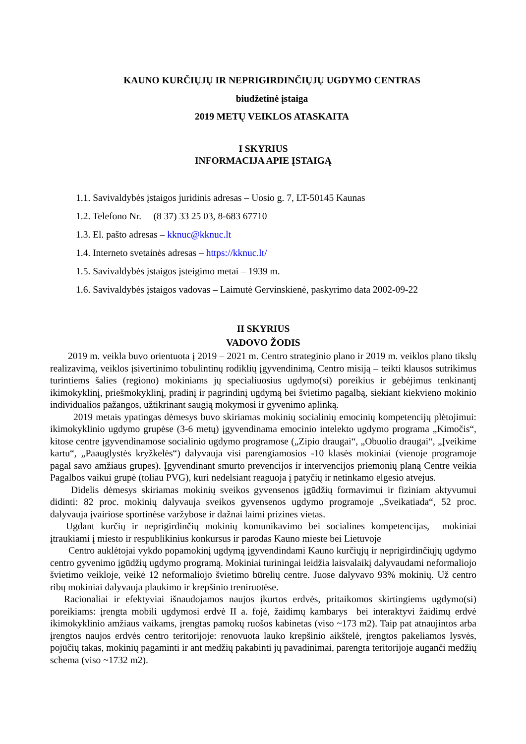KAUNO KURČIŲJŲ IR NEPRIGIRDINČIŲJŲ UGDYMO CENTRAS
biudžetinė įstaiga
2019 METŲ VEIKLOS ATASKAITA
I SKYRIUS
INFORMACIJA APIE ĮSTAIGĄ
1.1. Savivaldybės įstaigos juridinis adresas – Uosio g. 7, LT-50145 Kaunas
1.2. Telefono Nr. – (8 37) 33 25 03, 8-683 67710
1.3. El. pašto adresas – kknuc@kknuc.lt
1.4. Interneto svetainės adresas – https://kknuc.lt/
1.5. Savivaldybės įstaigos įsteigimo metai – 1939 m.
1.6. Savivaldybės įstaigos vadovas – Laimutė Gervinskienė, paskyrimo data 2002-09-22
II SKYRIUS
VADOVO ŽODIS
2019 m. veikla buvo orientuota į 2019 – 2021 m. Centro strateginio plano ir 2019 m. veiklos plano tikslų realizavimą, veiklos įsivertinimo tobulintinų rodiklių įgyvendinimą, Centro misiją – teikti klausos sutrikimus turintiems šalies (regiono) mokiniams jų specialiuosius ugdymo(si) poreikius ir gebėjimus tenkinantį ikimokyklinį, priešmokyklinį, pradinį ir pagrindinį ugdymą bei švietimo pagalbą, siekiant kiekvieno mokinio individualios pažangos, užtikrinant saugią mokymosi ir gyvenimo aplinką.
2019 metais ypatingas dėmesys buvo skiriamas mokinių socialinių emocinių kompetencijų plėtojimui: ikimokyklinio ugdymo grupėse (3-6 metų) įgyvendinama emocinio intelekto ugdymo programa „Kimočis“, kitose centre įgyvendinamose socialinio ugdymo programose („Zipio draugai“, „Obuolio draugai“, „Įveikime kartu“, „Paauglystės kryžkelės“) dalyvauja visi parengiamosios -10 klasės mokiniai (vienoje programoje pagal savo amžiaus grupes). Įgyvendinant smurto prevencijos ir intervencijos priemonių planą Centre veikia Pagalbos vaikui grupė (toliau PVG), kuri nedelsiant reaguoja į patyčių ir netinkamo elgesio atvejus.
Didelis dėmesys skiriamas mokinių sveikos gyvensenos įgūdžių formavimui ir fiziniam aktyvumui didinti: 82 proc. mokinių dalyvauja sveikos gyvensenos ugdymo programoje „Sveikatiada“, 52 proc. dalyvauja įvairiose sportinėse varžybose ir dažnai laimi prizines vietas.
Ugdant kurčių ir neprigirdinčių mokinių komunikavimo bei socialines kompetencijas, mokiniai įtraukiami į miesto ir respublikinius konkursus ir parodas Kauno mieste bei Lietuvoje
Centro auklėtojai vykdo popamokinį ugdymą įgyvendindami Kauno kurčiųjų ir neprigirdinčiųjų ugdymo centro gyvenimo įgūdžių ugdymo programą. Mokiniai turiningai leidžia laisvalaikį dalyvaudami neformaliojo švietimo veikloje, veikė 12 neformaliojo švietimo būrelių centre. Juose dalyvavo 93% mokinių. Už centro ribų mokiniai dalyvauja plaukimo ir krepšinio treniruotėse.
Racionaliai ir efektyviai išnaudojamos naujos įkurtos erdvės, pritaikomos skirtingiems ugdymo(si) poreikiams: įrengta mobili ugdymosi erdvė II a. fojė, žaidimų kambarys bei interaktyvi žaidimų erdvė ikimokyklinio amžiaus vaikams, įrengtas pamokų ruošos kabinetas (viso ~173 m2). Taip pat atnaujintos arba įrengtos naujos erdvės centro teritorijoje: renovuota lauko krepšinio aikštelė, įrengtos pakeliamos lysvės, pojūčių takas, mokinių pagaminti ir ant medžių pakabinti jų pavadinimai, parengta teritorijoje auganči medžių schema (viso ~1732 m2).